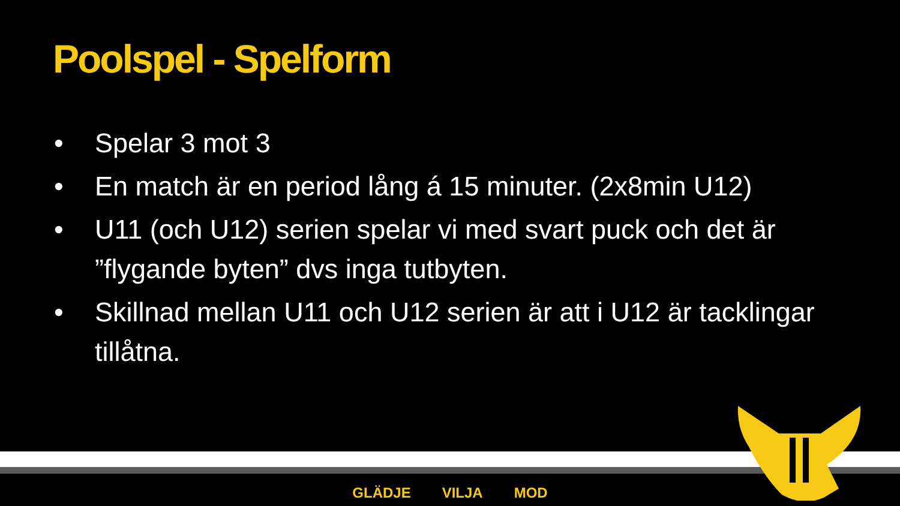Poolspel - Spelform
• Spelar 3 mot 3
• En match är en period lång á 15 minuter. (2x8min U12)
• U11 (och U12) serien spelar vi med svart puck och det är ”flygande byten” dvs inga tutbyten.
• Skillnad mellan U11 och U12 serien är att i U12 är tacklingar tillåtna.
GLÄDJE VILJA MOD